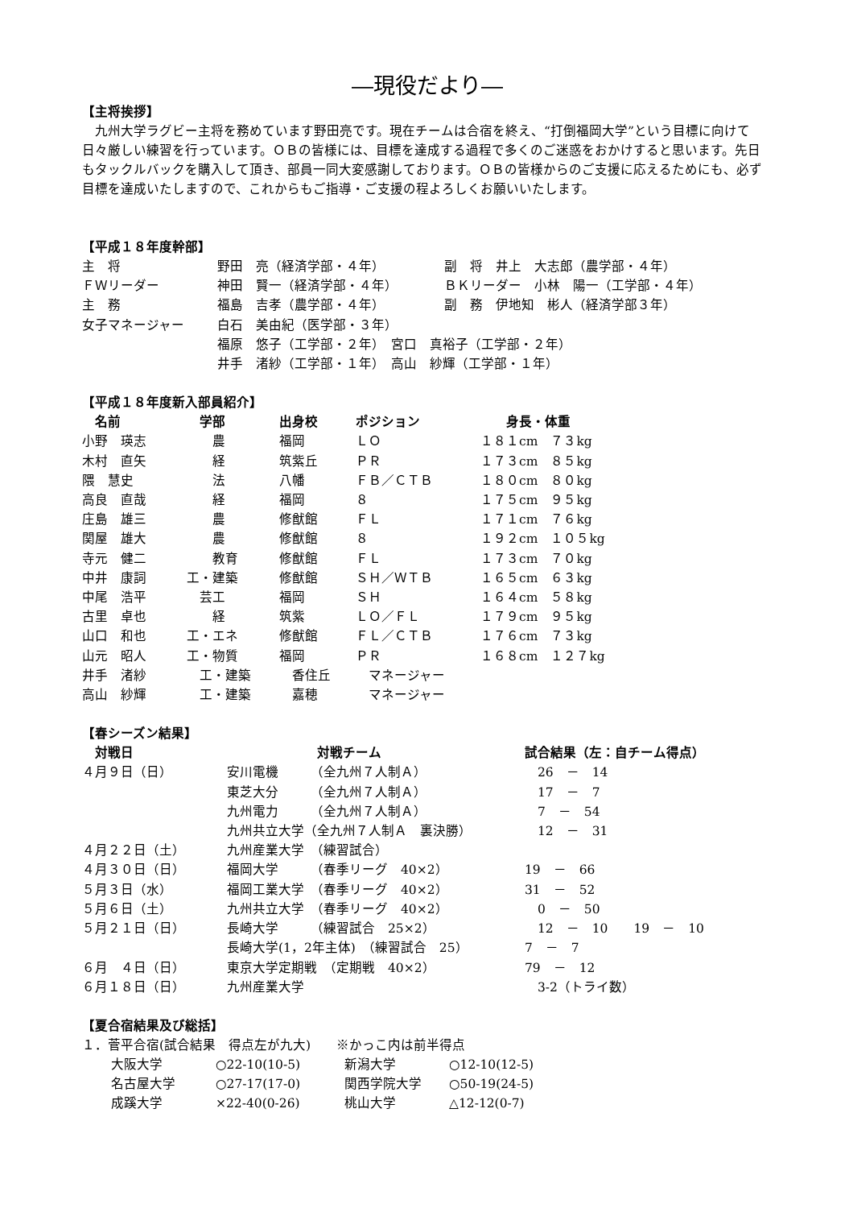―現役だより―
【主将挨拶】
　九州大学ラグビー主将を務めています野田亮です。現在チームは合宿を終え、“打倒福岡大学”という目標に向けて日々厳しい練習を行っています。ＯＢの皆様には、目標を達成する過程で多くのご迷惑をおかけすると思います。先日もタックルバックを購入して頂き、部員一同大変感謝しております。ＯＢの皆様からのご支援に応えるためにも、必ず目標を達成いたしますので、これからもご指導・ご支援の程よろしくお願いいたします。
【平成１８年度幹部】
| 主 将 | 野田 亮（経済学部・４年） | 副 将 井上 大志郎（農学部・４年） |
| ＦＷリーダー | 神田 賢一（経済学部・４年） | ＢＫリーダー 小林 陽一（工学部・４年） |
| 主 務 | 福島 吉孝（農学部・４年） | 副 務 伊地知 彬人（経済学部３年） |
| 女子マネージャー | 白石 美由紀（医学部・３年） | |
| | 福原 悠子（工学部・２年） 宮口 真裕子（工学部・２年） | |
| | 井手 渚紗（工学部・１年） 高山 紗輝（工学部・１年） | |
【平成１８年度新入部員紹介】
| 名前 | 学部 | 出身校 | ポジション | 身長・体重 |
| --- | --- | --- | --- | --- |
| 小野 瑛志 | 農 | 福岡 | ＬＯ | １８１cm ７３kg |
| 木村 直矢 | 経 | 筑紫丘 | ＰＲ | １７３cm ８５kg |
| 隈 慧史 | 法 | 八幡 | ＦＢ／ＣＴＢ | １８０cm ８０kg |
| 高良 直哉 | 経 | 福岡 | ８ | １７５cm ９５kg |
| 庄島 雄三 | 農 | 修猷館 | ＦＬ | １７１cm ７６kg |
| 関屋 雄大 | 農 | 修猷館 | ８ | １９２cm １０５kg |
| 寺元 健二 | 教育 | 修猷館 | ＦＬ | １７３cm ７０kg |
| 中井 康詞 | 工・建築 | 修猷館 | ＳＨ／ＷＴＢ | １６５cm ６３kg |
| 中尾 浩平 | 芸工 | 福岡 | ＳＨ | １６４cm ５８kg |
| 古里 卓也 | 経 | 筑紫 | ＬＯ／ＦＬ | １７９cm ９５kg |
| 山口 和也 | 工・エネ | 修猷館 | ＦＬ／ＣＴＢ | １７６cm ７３kg |
| 山元 昭人 | 工・物質 | 福岡 | ＰＲ | １６８cm １２７kg |
| 井手 渚紗 | 工・建築 | 香住丘 | マネージャー | |
| 高山 紗輝 | 工・建築 | 嘉穂 | マネージャー | |
【春シーズン結果】
| 対戦日 | 対戦チーム | 試合結果（左：自チーム得点） |
| --- | --- | --- |
| ４月９日（日） | 安川電機 （全九州７人制Ａ） | 26 － 14 |
| | 東芝大分 （全九州７人制Ａ） | 17 － 7 |
| | 九州電力 （全九州７人制Ａ） | 7 － 54 |
| | 九州共立大学（全九州７人制Ａ 裏決勝） | 12 － 31 |
| ４月２２日（土） | 九州産業大学 （練習試合） | |
| ４月３０日（日） | 福岡大学 （春季リーグ 40×2） | 19 － 66 |
| ５月３日（水） | 福岡工業大学 （春季リーグ 40×2） | 31 － 52 |
| ５月６日（土） | 九州共立大学 （春季リーグ 40×2） | 0 － 50 |
| ５月２１日（日） | 長崎大学 （練習試合 25×2） | 12 － 10 19 － 10 |
| | 長崎大学(1，2年主体) （練習試合 25） | 7 － 7 |
| ６月 ４日（日） | 東京大学定期戦 （定期戦 40×2） | 79 － 12 |
| ６月１８日（日） | 九州産業大学 | 3-2（トライ数） |
【夏合宿結果及び総括】
１．菅平合宿(試合結果　得点左が九大)　　※かっこ内は前半得点
| 大阪大学 | ○22-10(10-5) | 新潟大学 | ○12-10(12-5) |
| 名古屋大学 | ○27-17(17-0) | 関西学院大学 | ○50-19(24-5) |
| 成蹊大学 | ×22-40(0-26) | 桃山大学 | △12-12(0-7) |